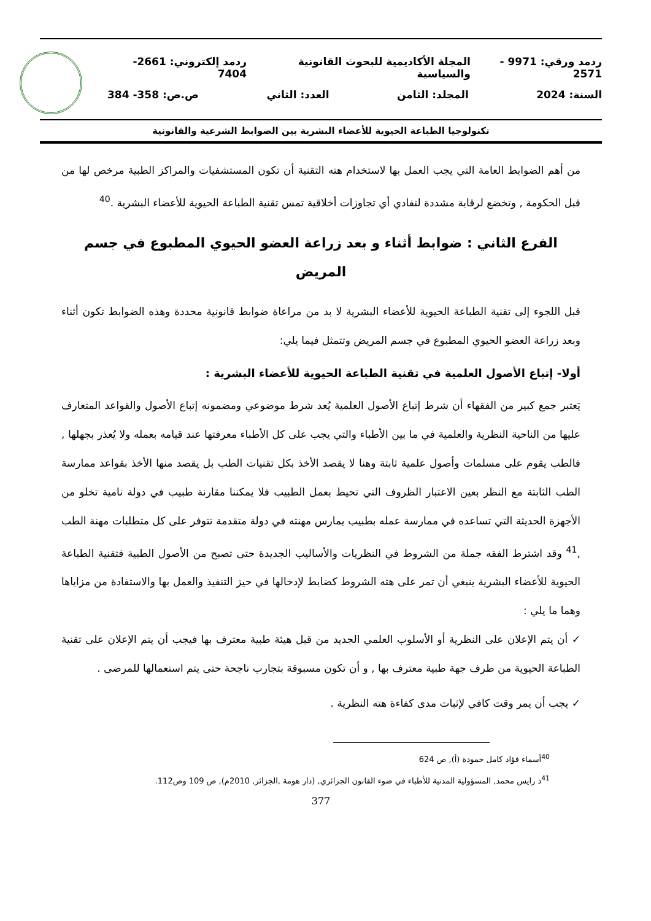ردمد ورقي: 9971 - 2571 المجلة الأكاديمية للبحوث القانونية والسياسية ردمد إلكتروني: 2661-7404
السنة: 2024 المجلد: الثامن العدد: الثاني ص.ص: 358- 384
تكنولوجيا الطباعة الحيوية للأعضاء البشرية بين الضوابط الشرعية والقانونية
من أهم الضوابط العامة التي يجب العمل بها لاستخدام هته التقنية أن تكون المستشفيات والمراكز الطبية مرخص لها من قبل الحكومة , وتخضع لرقابة مشددة لتفادي أي تجاوزات أخلاقية تمس تقنية الطباعة الحيوية للأعضاء البشرية .<sup>40</sup>
الفرع الثاني : ضوابط أثناء و بعد زراعة العضو الحيوي المطبوع في جسم المريض
قبل اللجوء إلى تقنية الطباعة الحيوية للأعضاء البشرية لا بد من مراعاة ضوابط قانونية محددة وهذه الضوابط تكون أثناء وبعد زراعة العضو الحيوي المطبوع في جسم المريض وتتمثل فيما يلي:
أولا- إتباع الأصول العلمية في تقنية الطباعة الحيوية للأعضاء البشرية :
يَعتبر جمع كبير من الفقهاء أن شرط إتباع الأصول العلمية يُعد شرط موضوعي ومضمونه إتباع الأصول والقواعد المتعارف عليها من الناحية النظرية والعلمية في ما بين الأطباء والتي يجب على كل الأطباء معرفتها عند قيامه بعمله ولا يُعذر بجهلها , فالطب يقوم على مسلمات وأصول علمية ثابتة وهنا لا يقصد الأخذ بكل تقنيات الطب بل يقصد منها الأخذ بقواعد ممارسة الطب الثابتة مع النظر بعين الاعتبار الظروف التي تحيط بعمل الطبيب فلا يمكننا مقارنة طبيب في دولة نامية تخلو من الأجهزة الحديثة التي تساعده في ممارسة عمله بطبيب يمارس مهنته في دولة متقدمة تتوفر على كل متطلبات مهنة الطب ,<sup>41</sup> وقد اشترط الفقه جملة من الشروط في النظريات والأساليب الجديدة حتى تصبح من الأصول الطبية فتقنية الطباعة الحيوية للأعضاء البشرية ينبغي أن تمر على هته الشروط كضابط لإدخالها في حيز التنفيذ والعمل بها والاستفادة من مزاياها وهما ما يلي :
✓ أن يتم الإعلان على النظرية أو الأسلوب العلمي الجديد من قبل هيئة طبية معترف بها فيجب أن يتم الإعلان على تقنية الطباعة الحيوية من طرف جهة طبية معترف بها , و أن تكون مسبوقة بتجارب ناجحة حتى يتم استعمالها للمرضى .
✓ يجب أن يمر وقت كافي لإثبات مدى كفاءة هته النظرية .
<sup>40</sup> أسماء فؤاد كامل حمودة (أ), ص 624
<sup>41</sup> د رايس محمد, المسؤولية المدنية للأطباء في ضوء القانون الجزائري, (دار هومة ,الجزائر, 2010م), ص 109 وص112.
377